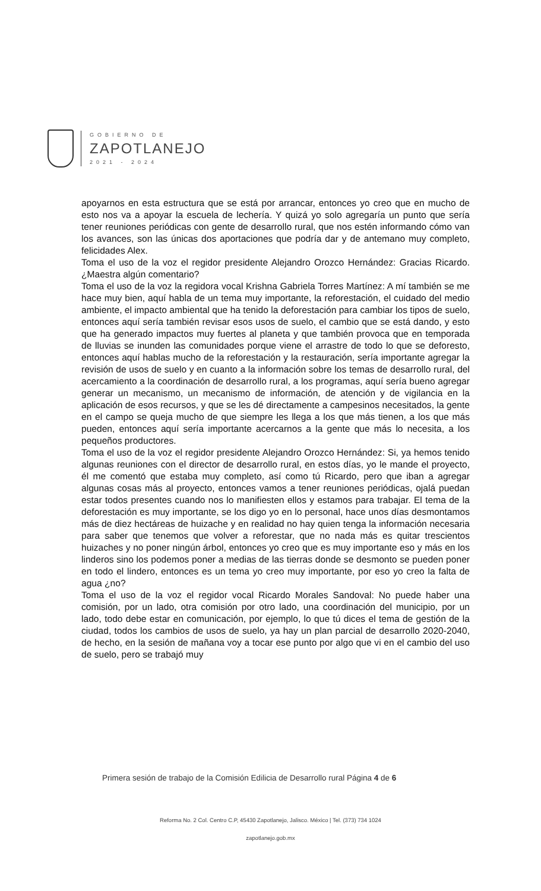GOBIERNO DE
ZAPOTLANEJO
2021 - 2024
apoyarnos en esta estructura que se está por arrancar, entonces yo creo que en mucho de esto nos va a apoyar la escuela de lechería. Y quizá yo solo agregaría un punto que sería tener reuniones periódicas con gente de desarrollo rural, que nos estén informando cómo van los avances, son las únicas dos aportaciones que podría dar y de antemano muy completo, felicidades Alex.
Toma el uso de la voz el regidor presidente Alejandro Orozco Hernández: Gracias Ricardo. ¿Maestra algún comentario?
Toma el uso de la voz la regidora vocal Krishna Gabriela Torres Martínez: A mí también se me hace muy bien, aquí habla de un tema muy importante, la reforestación, el cuidado del medio ambiente, el impacto ambiental que ha tenido la deforestación para cambiar los tipos de suelo, entonces aquí sería también revisar esos usos de suelo, el cambio que se está dando, y esto que ha generado impactos muy fuertes al planeta y que también provoca que en temporada de lluvias se inunden las comunidades porque viene el arrastre de todo lo que se deforesto, entonces aquí hablas mucho de la reforestación y la restauración, sería importante agregar la revisión de usos de suelo y en cuanto a la información sobre los temas de desarrollo rural, del acercamiento a la coordinación de desarrollo rural, a los programas, aquí sería bueno agregar generar un mecanismo, un mecanismo de información, de atención y de vigilancia en la aplicación de esos recursos, y que se les dé directamente a campesinos necesitados, la gente en el campo se queja mucho de que siempre les llega a los que más tienen, a los que más pueden, entonces aquí sería importante acercarnos a la gente que más lo necesita, a los pequeños productores.
Toma el uso de la voz el regidor presidente Alejandro Orozco Hernández: Si, ya hemos tenido algunas reuniones con el director de desarrollo rural, en estos días, yo le mande el proyecto, él me comentó que estaba muy completo, así como tú Ricardo, pero que iban a agregar algunas cosas más al proyecto, entonces vamos a tener reuniones periódicas, ojalá puedan estar todos presentes cuando nos lo manifiesten ellos y estamos para trabajar. El tema de la deforestación es muy importante, se los digo yo en lo personal, hace unos días desmontamos más de diez hectáreas de huizache y en realidad no hay quien tenga la información necesaria para saber que tenemos que volver a reforestar, que no nada más es quitar trescientos huizaches y no poner ningún árbol, entonces yo creo que es muy importante eso y más en los linderos sino los podemos poner a medias de las tierras donde se desmonto se pueden poner en todo el lindero, entonces es un tema yo creo muy importante, por eso yo creo la falta de agua ¿no?
Toma el uso de la voz el regidor vocal Ricardo Morales Sandoval: No puede haber una comisión, por un lado, otra comisión por otro lado, una coordinación del municipio, por un lado, todo debe estar en comunicación, por ejemplo, lo que tú dices el tema de gestión de la ciudad, todos los cambios de usos de suelo, ya hay un plan parcial de desarrollo 2020-2040, de hecho, en la sesión de mañana voy a tocar ese punto por algo que vi en el cambio del uso de suelo, pero se trabajó muy
Primera sesión de trabajo de la Comisión Edilicia de Desarrollo rural Página 4 de 6
Reforma No. 2 Col. Centro C.P, 45430 Zapotlanejo, Jalisco. México | Tel. (373) 734 1024
zapotlanejo.gob.mx